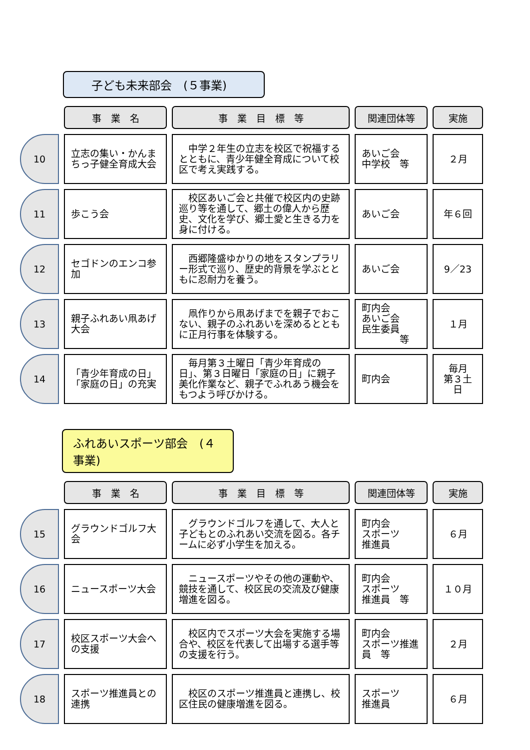子ども未来部会　(５事業)
| | 事 業 名 | 事 業 目 標 等 | 関連団体等 | 実施 |
| --- | --- | --- | --- | --- |
| 10 | 立志の集い・かんまちっ子健全育成大会 | 中学２年生の立志を校区で祝福するとともに、青少年健全育成について校区で考え実践する。 | あいご会 中学校 等 | ２月 |
| 11 | 歩こう会 | 校区あいご会と共催で校区内の史跡巡り等を通して、郷土の偉人から歴史、文化を学び、郷土愛と生きる力を身に付ける。 | あいご会 | 年６回 |
| 12 | セゴドンのエンコ参加 | 西郷隆盛ゆかりの地をスタンプラリー形式で巡り、歴史的背景を学ぶとともに忍耐力を養う。 | あいご会 | 9／23 |
| 13 | 親子ふれあい凧あげ大会 | 凧作りから凧あげまでを親子でおこない、親子のふれあいを深めるとともに正月行事を体験する。 | 町内会 あいご会 民生委員 等 | １月 |
| 14 | 「青少年育成の日」「家庭の日」の充実 | 毎月第３土曜日「青少年育成の日」、第３日曜日「家庭の日」に親子美化作業など、親子でふれあう機会をもつよう呼びかける。 | 町内会 | 毎月 第３土日 |
ふれあいスポーツ部会　(４事業)
| | 事 業 名 | 事 業 目 標 等 | 関連団体等 | 実施 |
| --- | --- | --- | --- | --- |
| 15 | グラウンドゴルフ大会 | グラウンドゴルフを通して、大人と子どもとのふれあい交流を図る。各チームに必ず小学生を加える。 | 町内会 スポーツ 推進員 | ６月 |
| 16 | ニュースポーツ大会 | ニュースポーツやその他の運動や、競技を通して、校区民の交流及び健康増進を図る。 | 町内会 スポーツ 推進員 等 | １０月 |
| 17 | 校区スポーツ大会への支援 | 校区内でスポーツ大会を実施する場合や、校区を代表して出場する選手等の支援を行う。 | 町内会 スポーツ推進員 等 | ２月 |
| 18 | スポーツ推進員との連携 | 校区のスポーツ推進員と連携し、校区住民の健康増進を図る。 | スポーツ 推進員 | ６月 |